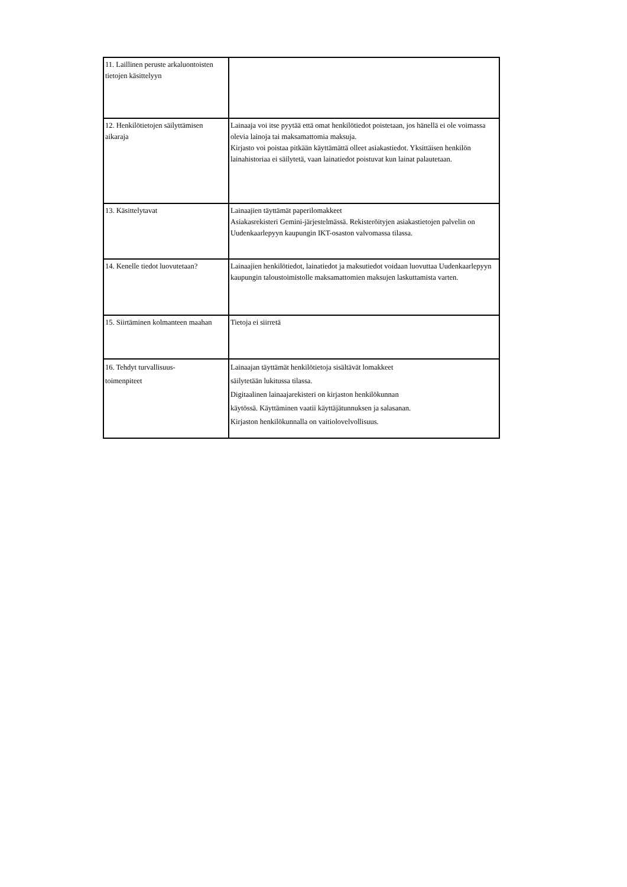| 11. Laillinen peruste arkaluontoisten tietojen käsittelyyn | |
| 12. Henkilötietojen säilyttämisen aikaraja | Lainaaja voi itse pyytää että omat henkilötiedot poistetaan, jos hänellä ei ole voimassa olevia lainoja tai maksamattomia maksuja. Kirjasto voi poistaa pitkään käyttämättä olleet asiakastiedot. Yksittäisen henkilön lainahistoriaa ei säilytetä, vaan lainatiedot poistuvat kun lainat palautetaan. |
| 13. Käsittelytavat | Lainaajien täyttämät paperilomakkeet Asiakasrekisteri Gemini-järjestelmässä. Rekisteröityjen asiakastietojen palvelin on Uudenkaarlepyyn kaupungin IKT-osaston valvomassa tilassa. |
| 14. Kenelle tiedot luovutetaan? | Lainaajien henkilötiedot, lainatiedot ja maksutiedot voidaan luovuttaa Uudenkaarlepyyn kaupungin taloustoimistolle maksamattomien maksujen laskuttamista varten. |
| 15. Siirtäminen kolmanteen maahan | Tietoja ei siirretä |
| 16. Tehdyt turvallisuus- toimenpiteet | Lainaajan täyttämät henkilötietoja sisältävät lomakkeet säilytetään lukitussa tilassa. Digitaalinen lainaajarekisteri on kirjaston henkilökunnan käytössä. Käyttäminen vaatii käyttäjätunnuksen ja salasanan. Kirjaston henkilökunnalla on vaitiolovelvollisuus. |